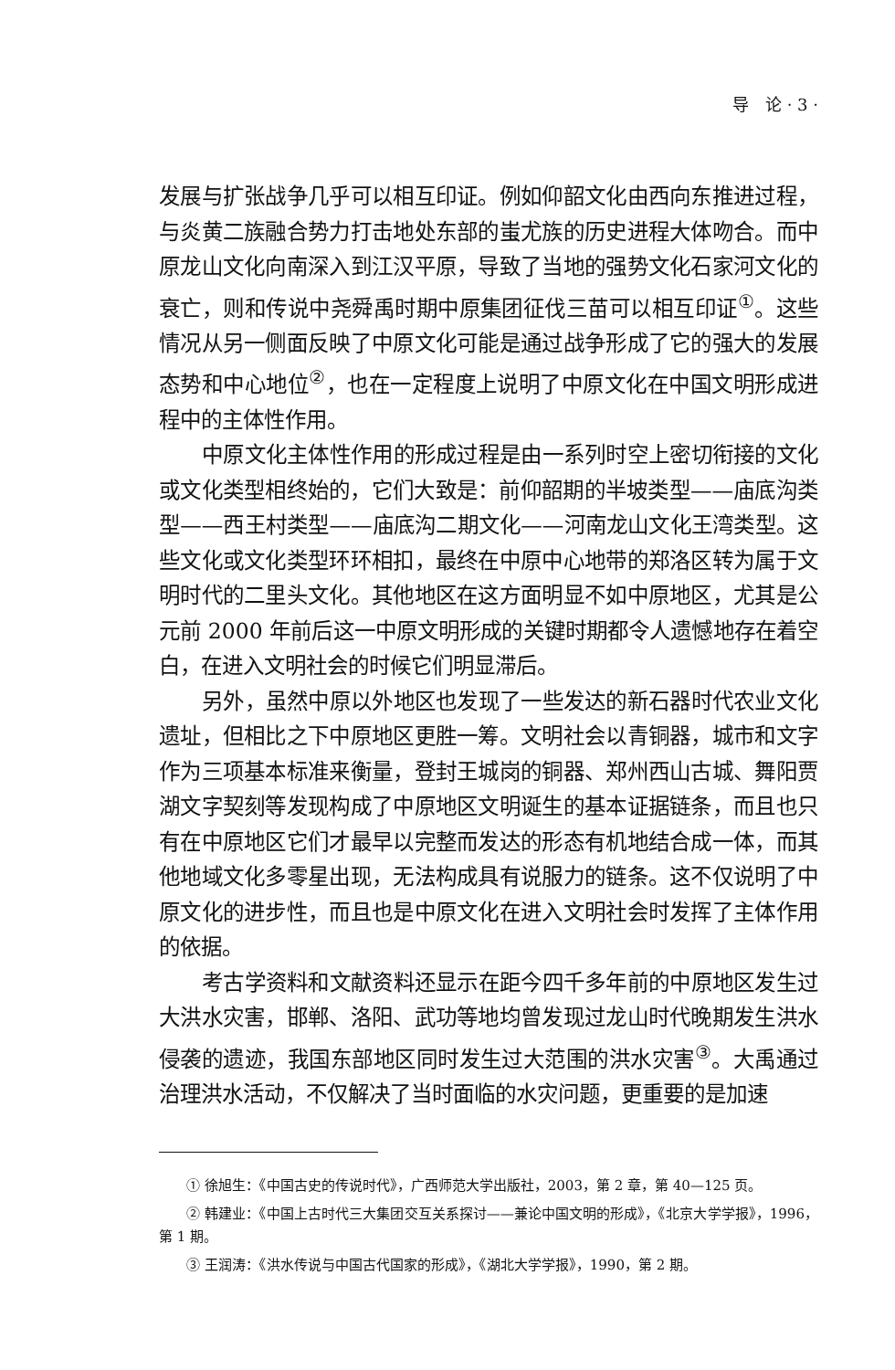导　论 · 3 ·
发展与扩张战争几乎可以相互印证。例如仰韶文化由西向东推进过程，与炎黄二族融合势力打击地处东部的蚩尤族的历史进程大体吻合。而中原龙山文化向南深入到江汉平原，导致了当地的强势文化石家河文化的衰亡，则和传说中尧舜禹时期中原集团征伐三苗可以相互印证<sup>①</sup>。这些情况从另一侧面反映了中原文化可能是通过战争形成了它的强大的发展态势和中心地位<sup>②</sup>，也在一定程度上说明了中原文化在中国文明形成进程中的主体性作用。
中原文化主体性作用的形成过程是由一系列时空上密切衔接的文化或文化类型相终始的，它们大致是：前仰韶期的半坡类型——庙底沟类型——西王村类型——庙底沟二期文化——河南龙山文化王湾类型。这些文化或文化类型环环相扣，最终在中原中心地带的郑洛区转为属于文明时代的二里头文化。其他地区在这方面明显不如中原地区，尤其是公元前 2000 年前后这一中原文明形成的关键时期都令人遗憾地存在着空白，在进入文明社会的时候它们明显滞后。
另外，虽然中原以外地区也发现了一些发达的新石器时代农业文化遗址，但相比之下中原地区更胜一筹。文明社会以青铜器，城市和文字作为三项基本标准来衡量，登封王城岗的铜器、郑州西山古城、舞阳贾湖文字契刻等发现构成了中原地区文明诞生的基本证据链条，而且也只有在中原地区它们才最早以完整而发达的形态有机地结合成一体，而其他地域文化多零星出现，无法构成具有说服力的链条。这不仅说明了中原文化的进步性，而且也是中原文化在进入文明社会时发挥了主体作用的依据。
考古学资料和文献资料还显示在距今四千多年前的中原地区发生过大洪水灾害，邯郸、洛阳、武功等地均曾发现过龙山时代晚期发生洪水侵袭的遗迹，我国东部地区同时发生过大范围的洪水灾害<sup>③</sup>。大禹通过治理洪水活动，不仅解决了当时面临的水灾问题，更重要的是加速
① 徐旭生：《中国古史的传说时代》，广西师范大学出版社，2003，第 2 章，第 40—125 页。
② 韩建业：《中国上古时代三大集团交互关系探讨——兼论中国文明的形成》，《北京大学学报》，1996，第 1 期。
③ 王润涛：《洪水传说与中国古代国家的形成》，《湖北大学学报》，1990，第 2 期。